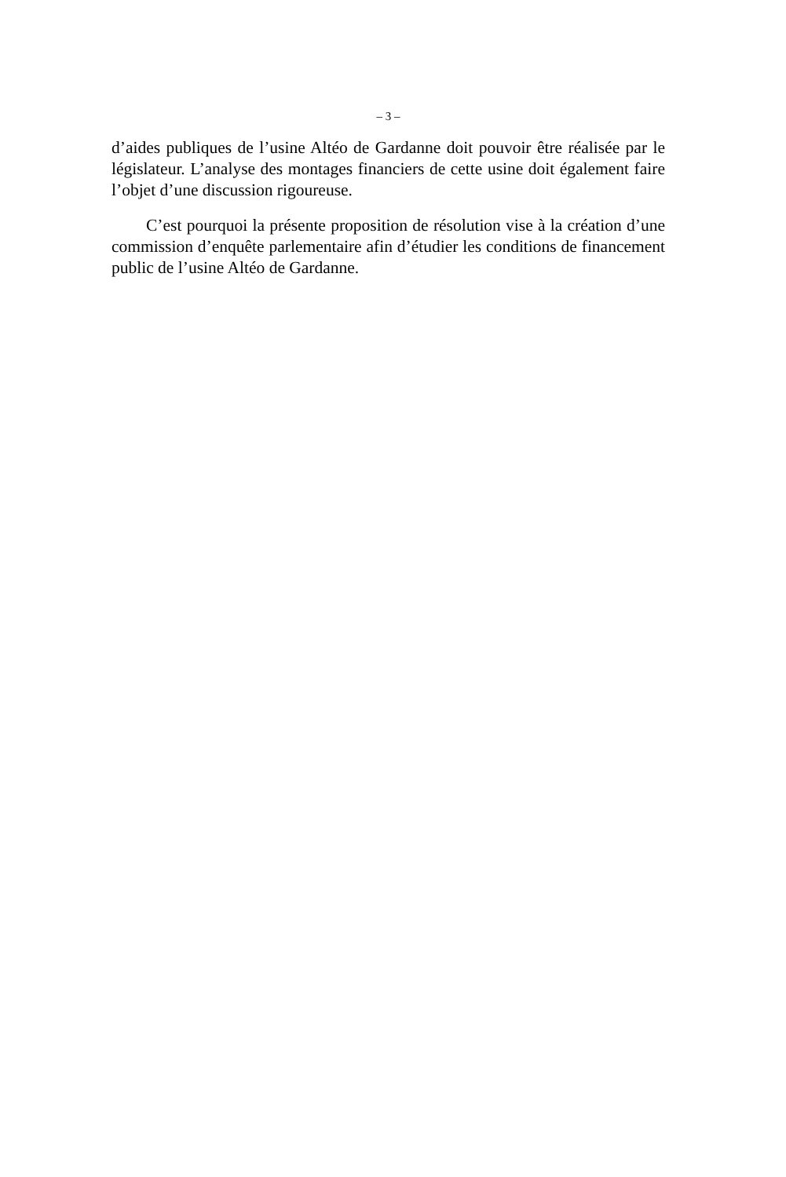– 3 –
d’aides publiques de l’usine Altéo de Gardanne doit pouvoir être réalisée par le législateur. L’analyse des montages financiers de cette usine doit également faire l’objet d’une discussion rigoureuse.
C’est pourquoi la présente proposition de résolution vise à la création d’une commission d’enquête parlementaire afin d’étudier les conditions de financement public de l’usine Altéo de Gardanne.